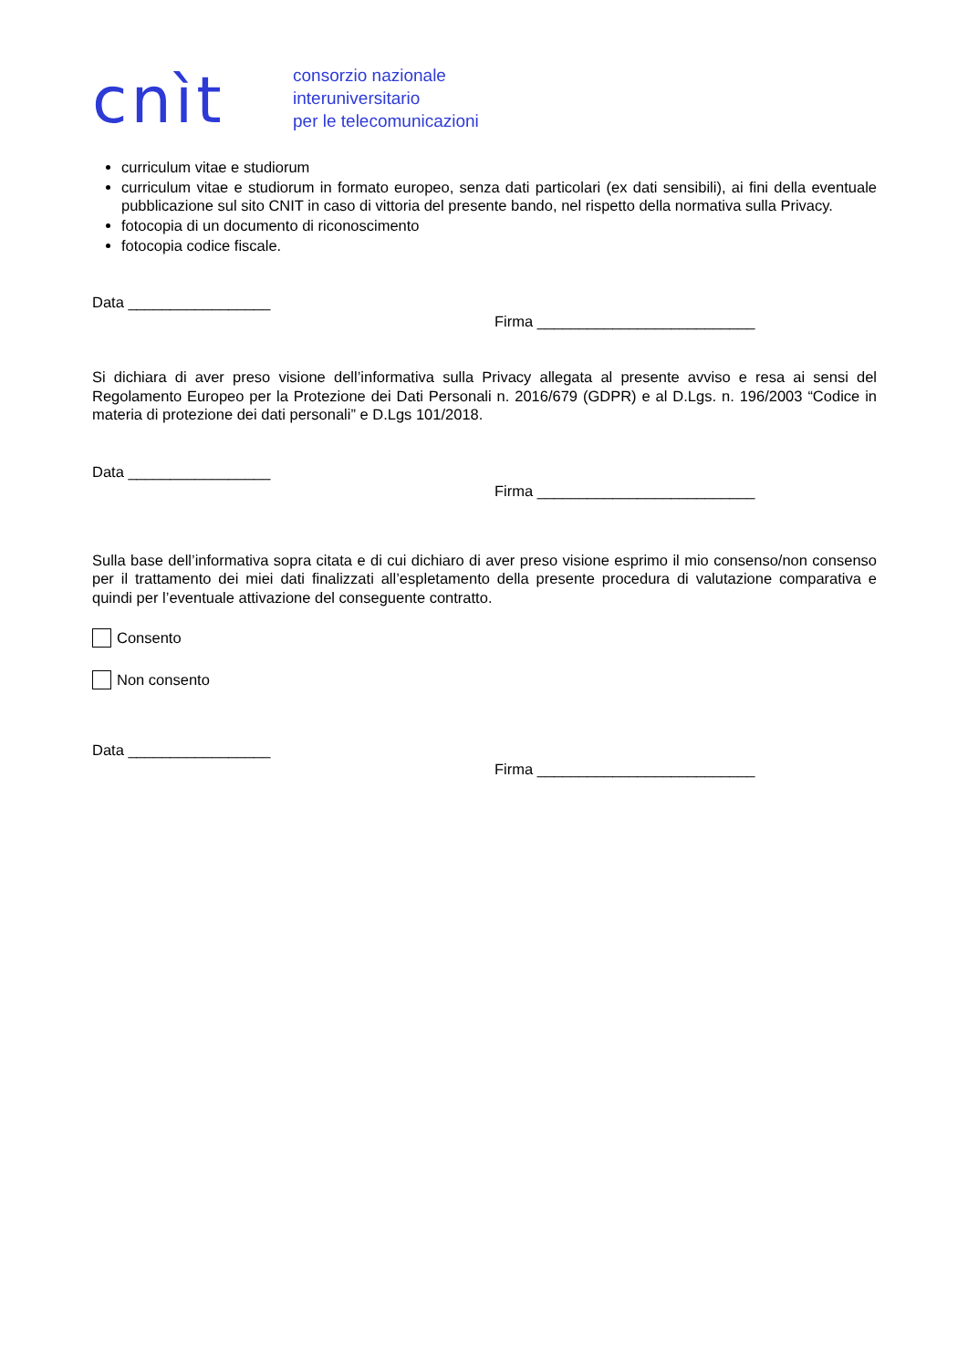cnìt
consorzio nazionale
interuniversitario
per le telecomunicazioni
curriculum vitae e studiorum
curriculum vitae e studiorum in formato europeo, senza dati particolari (ex dati sensibili), ai fini della eventuale pubblicazione sul sito CNIT in caso di vittoria del presente bando, nel rispetto della normativa sulla Privacy.
fotocopia di un documento di riconoscimento
fotocopia codice fiscale.
Data _________________
Firma __________________________
Si dichiara di aver preso visione dell’informativa sulla Privacy allegata al presente avviso e resa ai sensi del Regolamento Europeo per la Protezione dei Dati Personali n. 2016/679 (GDPR) e al D.Lgs. n. 196/2003 “Codice in materia di protezione dei dati personali” e D.Lgs 101/2018.
Data _________________
Firma __________________________
Sulla base dell’informativa sopra citata e di cui dichiaro di aver preso visione esprimo il mio consenso/non consenso per il trattamento dei miei dati finalizzati all’espletamento della presente procedura di valutazione comparativa e quindi per l’eventuale attivazione del conseguente contratto.
Consento
Non consento
Data _________________
Firma __________________________